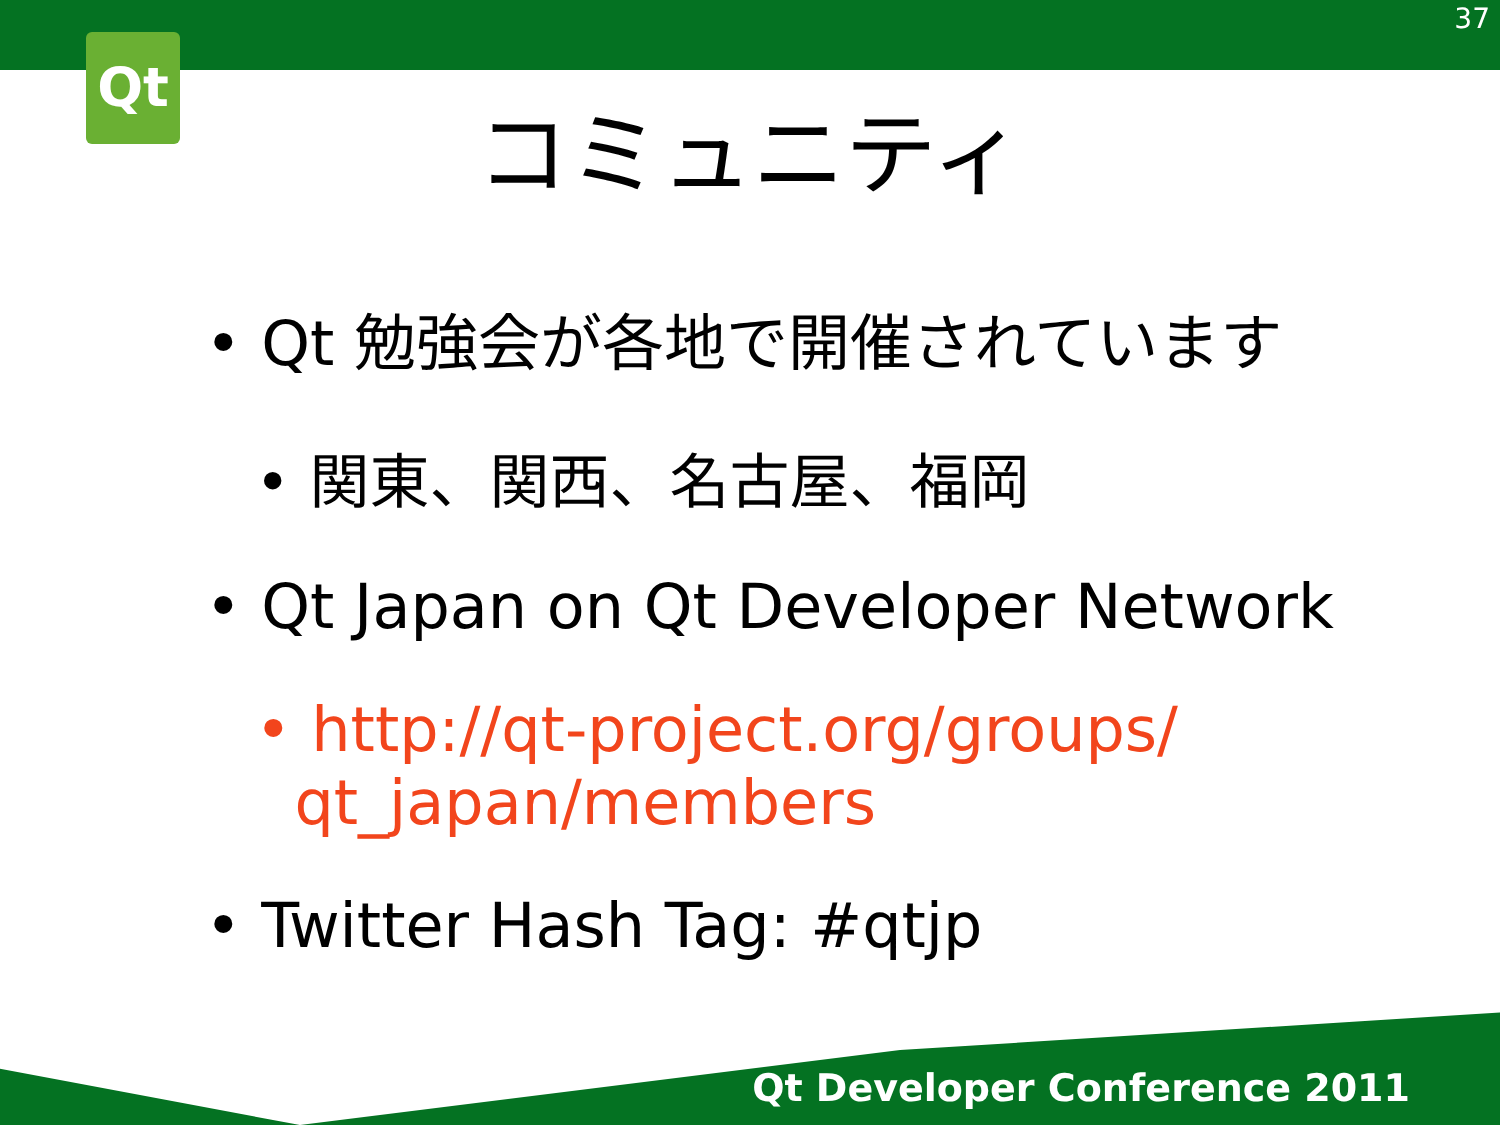37
Qt
コミュニティ
• Qt 勉強会が各地で開催されています
• 関東、関西、名古屋、福岡
• Qt Japan on Qt Developer Network
• http://qt-project.org/groups/
qt_japan/members
• Twitter Hash Tag: #qtjp
Qt Developer Conference 2011